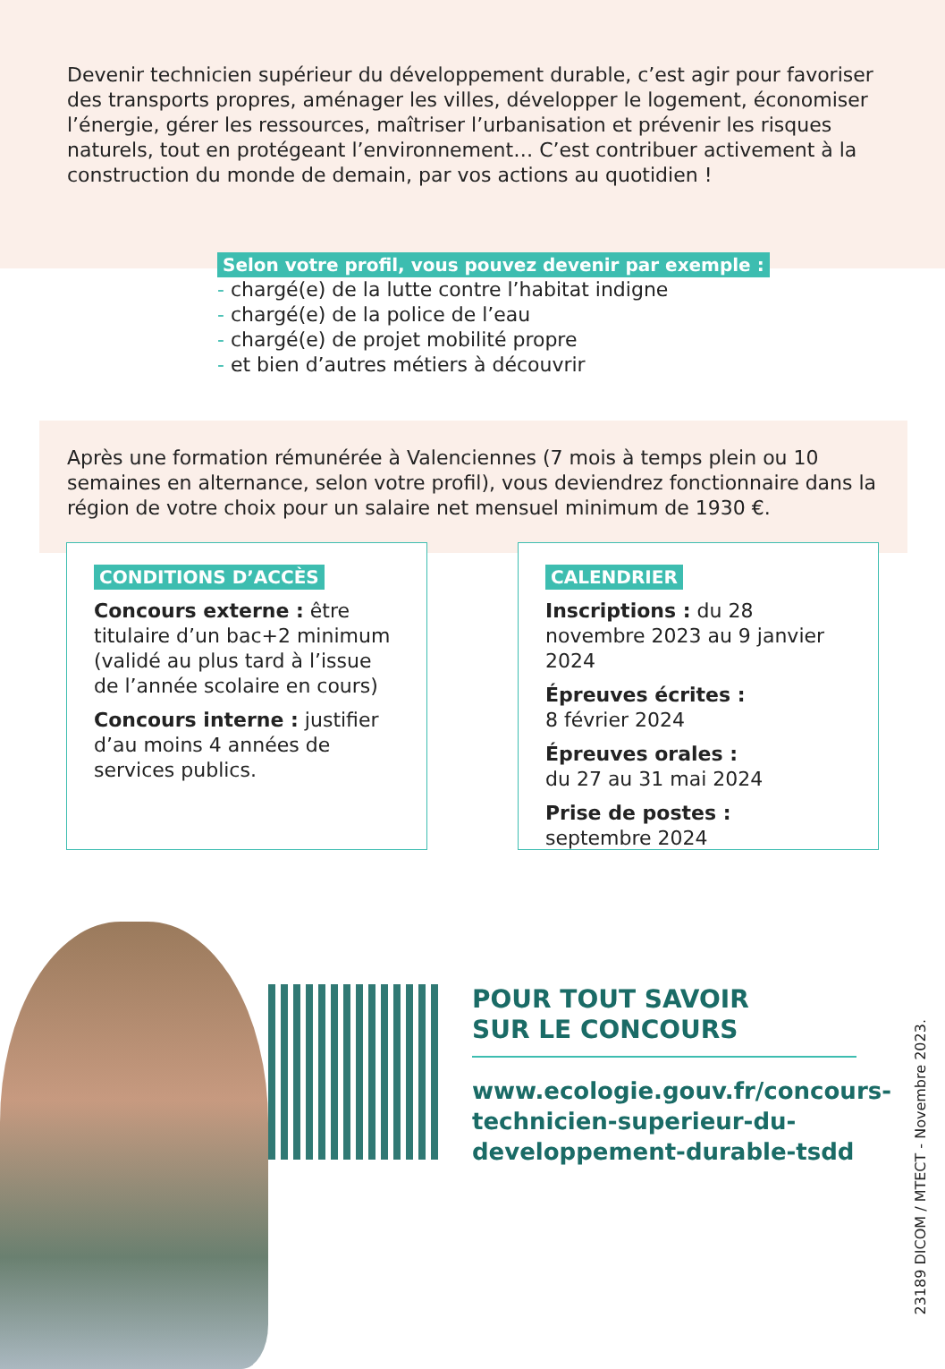Devenir technicien supérieur du développement durable, c’est agir pour favoriser des transports propres, aménager les villes, développer le logement, économiser l’énergie, gérer les ressources, maîtriser l’urbanisation et prévenir les risques naturels, tout en protégeant l’environnement… C’est contribuer activement à la construction du monde de demain, par vos actions au quotidien !
Selon votre profil, vous pouvez devenir par exemple :
- chargé(e) de la lutte contre l’habitat indigne
- chargé(e) de la police de l’eau
- chargé(e) de projet mobilité propre
- et bien d’autres métiers à découvrir
Après une formation rémunérée à Valenciennes (7 mois à temps plein ou 10 semaines en alternance, selon votre profil), vous deviendrez fonctionnaire dans la région de votre choix pour un salaire net mensuel minimum de 1930 €.
CONDITIONS D’ACCÈS
Concours externe : être titulaire d’un bac+2 minimum (validé au plus tard à l’issue de l’année scolaire en cours)
Concours interne : justifier d’au moins 4 années de services publics.
CALENDRIER
Inscriptions : du 28 novembre 2023 au 9 janvier 2024
Épreuves écrites :
8 février 2024
Épreuves orales :
du 27 au 31 mai 2024
Prise de postes :
septembre 2024
POUR TOUT SAVOIR
SUR LE CONCOURS
www.ecologie.gouv.fr/concours-
technicien-superieur-du-
developpement-durable-tsdd
23189 DICOM / MTECT - Novembre 2023.